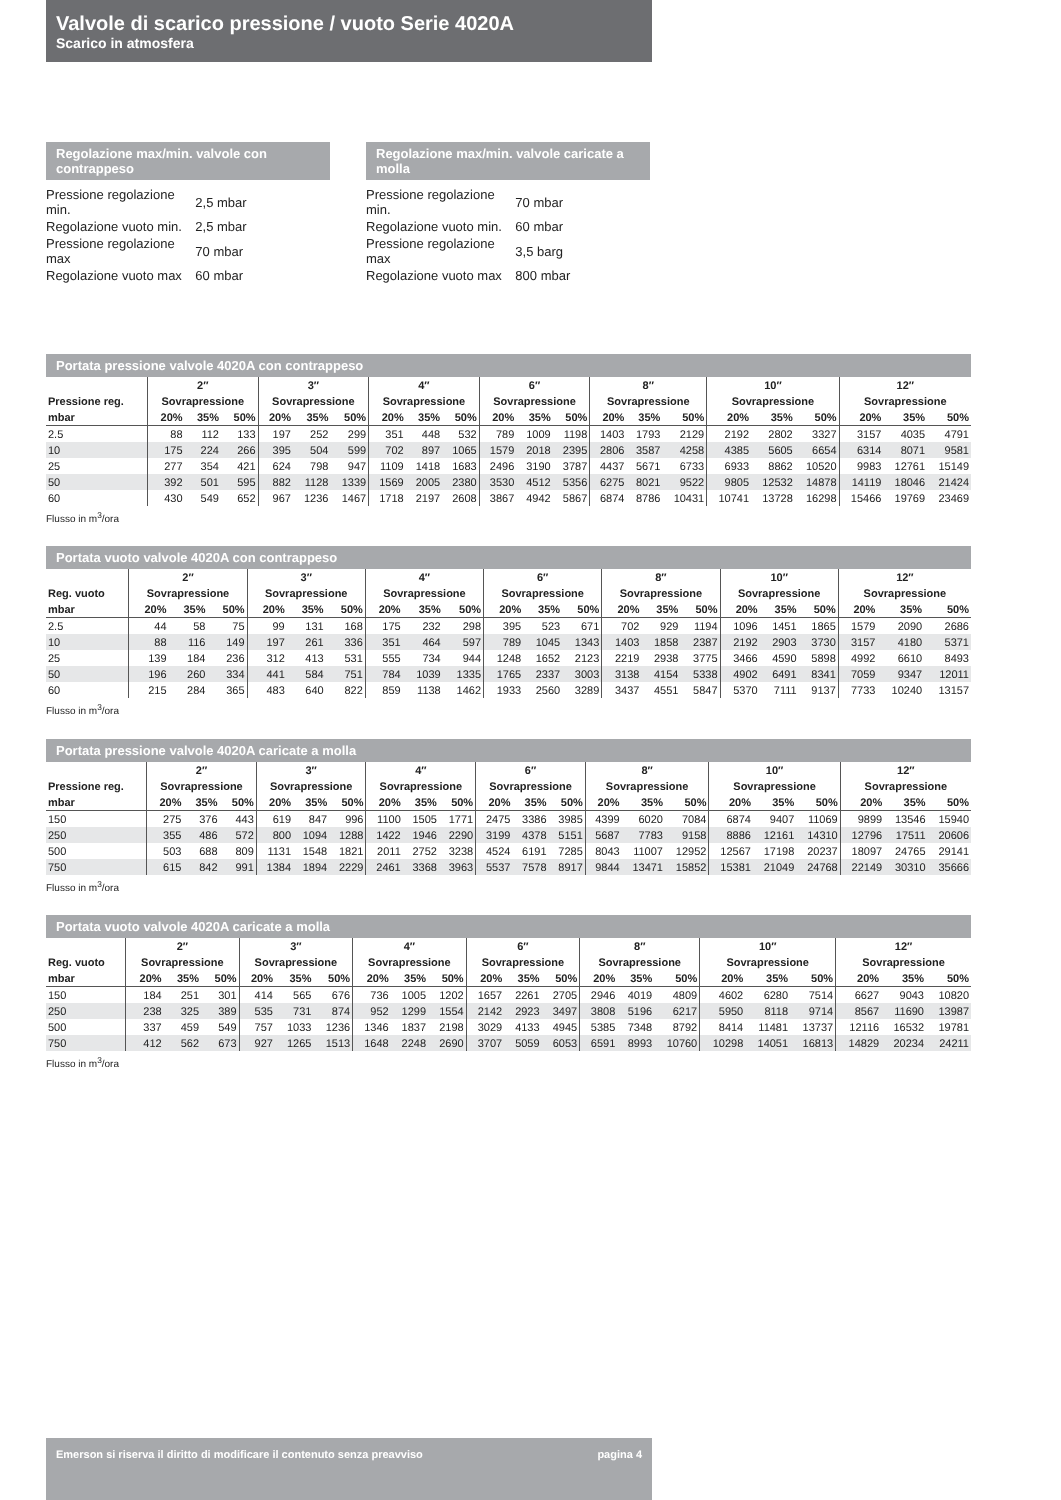Valvole di scarico pressione / vuoto Serie 4020A
Scarico in atmosfera
Regolazione max/min. valvole con contrappeso
| Pressione regolazione min. | 2,5 mbar |
| Regolazione vuoto min. | 2,5 mbar |
| Pressione regolazione max | 70 mbar |
| Regolazione vuoto max | 60 mbar |
Regolazione max/min. valvole caricate a molla
| Pressione regolazione min. | 70 mbar |
| Regolazione vuoto min. | 60 mbar |
| Pressione regolazione max | 3,5 barg |
| Regolazione vuoto max | 800 mbar |
Portata pressione valvole 4020A con contrappeso
| | 2″ | | | 3″ | | | 4″ | | | 6″ | | | 8″ | | | 10″ | | | 12″ | | |
| --- | --- | --- | --- | --- | --- | --- | --- | --- | --- | --- | --- | --- | --- | --- | --- | --- | --- | --- | --- | --- | --- |
| Pressione reg. | Sovrapressione | | | Sovrapressione | | | Sovrapressione | | | Sovrapressione | | | Sovrapressione | | | Sovrapressione | | | Sovrapressione | | |
| mbar | 20% | 35% | 50% | 20% | 35% | 50% | 20% | 35% | 50% | 20% | 35% | 50% | 20% | 35% | 50% | 20% | 35% | 50% | 20% | 35% | 50% |
| 2.5 | 88 | 112 | 133 | 197 | 252 | 299 | 351 | 448 | 532 | 789 | 1009 | 1198 | 1403 | 1793 | 2129 | 2192 | 2802 | 3327 | 3157 | 4035 | 4791 |
| 10 | 175 | 224 | 266 | 395 | 504 | 599 | 702 | 897 | 1065 | 1579 | 2018 | 2395 | 2806 | 3587 | 4258 | 4385 | 5605 | 6654 | 6314 | 8071 | 9581 |
| 25 | 277 | 354 | 421 | 624 | 798 | 947 | 1109 | 1418 | 1683 | 2496 | 3190 | 3787 | 4437 | 5671 | 6733 | 6933 | 8862 | 10520 | 9983 | 12761 | 15149 |
| 50 | 392 | 501 | 595 | 882 | 1128 | 1339 | 1569 | 2005 | 2380 | 3530 | 4512 | 5356 | 6275 | 8021 | 9522 | 9805 | 12532 | 14878 | 14119 | 18046 | 21424 |
| 60 | 430 | 549 | 652 | 967 | 1236 | 1467 | 1718 | 2197 | 2608 | 3867 | 4942 | 5867 | 6874 | 8786 | 10431 | 10741 | 13728 | 16298 | 15466 | 19769 | 23469 |
Flusso in m<sup>3</sup>/ora
Portata vuoto valvole 4020A con contrappeso
| | 2″ | | | 3″ | | | 4″ | | | 6″ | | | 8″ | | | 10″ | | | 12″ | | |
| --- | --- | --- | --- | --- | --- | --- | --- | --- | --- | --- | --- | --- | --- | --- | --- | --- | --- | --- | --- | --- | --- |
| Reg. vuoto | Sovrapressione | | | Sovrapressione | | | Sovrapressione | | | Sovrapressione | | | Sovrapressione | | | Sovrapressione | | | Sovrapressione | | |
| mbar | 20% | 35% | 50% | 20% | 35% | 50% | 20% | 35% | 50% | 20% | 35% | 50% | 20% | 35% | 50% | 20% | 35% | 50% | 20% | 35% | 50% |
| 2.5 | 44 | 58 | 75 | 99 | 131 | 168 | 175 | 232 | 298 | 395 | 523 | 671 | 702 | 929 | 1194 | 1096 | 1451 | 1865 | 1579 | 2090 | 2686 |
| 10 | 88 | 116 | 149 | 197 | 261 | 336 | 351 | 464 | 597 | 789 | 1045 | 1343 | 1403 | 1858 | 2387 | 2192 | 2903 | 3730 | 3157 | 4180 | 5371 |
| 25 | 139 | 184 | 236 | 312 | 413 | 531 | 555 | 734 | 944 | 1248 | 1652 | 2123 | 2219 | 2938 | 3775 | 3466 | 4590 | 5898 | 4992 | 6610 | 8493 |
| 50 | 196 | 260 | 334 | 441 | 584 | 751 | 784 | 1039 | 1335 | 1765 | 2337 | 3003 | 3138 | 4154 | 5338 | 4902 | 6491 | 8341 | 7059 | 9347 | 12011 |
| 60 | 215 | 284 | 365 | 483 | 640 | 822 | 859 | 1138 | 1462 | 1933 | 2560 | 3289 | 3437 | 4551 | 5847 | 5370 | 7111 | 9137 | 7733 | 10240 | 13157 |
Flusso in m<sup>3</sup>/ora
Portata pressione valvole 4020A caricate a molla
| | 2″ | | | 3″ | | | 4″ | | | 6″ | | | 8″ | | | 10″ | | | 12″ | | |
| --- | --- | --- | --- | --- | --- | --- | --- | --- | --- | --- | --- | --- | --- | --- | --- | --- | --- | --- | --- | --- | --- |
| Pressione reg. | Sovrapressione | | | Sovrapressione | | | Sovrapressione | | | Sovrapressione | | | Sovrapressione | | | Sovrapressione | | | Sovrapressione | | |
| mbar | 20% | 35% | 50% | 20% | 35% | 50% | 20% | 35% | 50% | 20% | 35% | 50% | 20% | 35% | 50% | 20% | 35% | 50% | 20% | 35% | 50% |
| 150 | 275 | 376 | 443 | 619 | 847 | 996 | 1100 | 1505 | 1771 | 2475 | 3386 | 3985 | 4399 | 6020 | 7084 | 6874 | 9407 | 11069 | 9899 | 13546 | 15940 |
| 250 | 355 | 486 | 572 | 800 | 1094 | 1288 | 1422 | 1946 | 2290 | 3199 | 4378 | 5151 | 5687 | 7783 | 9158 | 8886 | 12161 | 14310 | 12796 | 17511 | 20606 |
| 500 | 503 | 688 | 809 | 1131 | 1548 | 1821 | 2011 | 2752 | 3238 | 4524 | 6191 | 7285 | 8043 | 11007 | 12952 | 12567 | 17198 | 20237 | 18097 | 24765 | 29141 |
| 750 | 615 | 842 | 991 | 1384 | 1894 | 2229 | 2461 | 3368 | 3963 | 5537 | 7578 | 8917 | 9844 | 13471 | 15852 | 15381 | 21049 | 24768 | 22149 | 30310 | 35666 |
Flusso in m<sup>3</sup>/ora
Portata vuoto valvole 4020A caricate a molla
| | 2″ | | | 3″ | | | 4″ | | | 6″ | | | 8″ | | | 10″ | | | 12″ | | |
| --- | --- | --- | --- | --- | --- | --- | --- | --- | --- | --- | --- | --- | --- | --- | --- | --- | --- | --- | --- | --- | --- |
| Reg. vuoto | Sovrapressione | | | Sovrapressione | | | Sovrapressione | | | Sovrapressione | | | Sovrapressione | | | Sovrapressione | | | Sovrapressione | | |
| mbar | 20% | 35% | 50% | 20% | 35% | 50% | 20% | 35% | 50% | 20% | 35% | 50% | 20% | 35% | 50% | 20% | 35% | 50% | 20% | 35% | 50% |
| 150 | 184 | 251 | 301 | 414 | 565 | 676 | 736 | 1005 | 1202 | 1657 | 2261 | 2705 | 2946 | 4019 | 4809 | 4602 | 6280 | 7514 | 6627 | 9043 | 10820 |
| 250 | 238 | 325 | 389 | 535 | 731 | 874 | 952 | 1299 | 1554 | 2142 | 2923 | 3497 | 3808 | 5196 | 6217 | 5950 | 8118 | 9714 | 8567 | 11690 | 13987 |
| 500 | 337 | 459 | 549 | 757 | 1033 | 1236 | 1346 | 1837 | 2198 | 3029 | 4133 | 4945 | 5385 | 7348 | 8792 | 8414 | 11481 | 13737 | 12116 | 16532 | 19781 |
| 750 | 412 | 562 | 673 | 927 | 1265 | 1513 | 1648 | 2248 | 2690 | 3707 | 5059 | 6053 | 6591 | 8993 | 10760 | 10298 | 14051 | 16813 | 14829 | 20234 | 24211 |
Flusso in m<sup>3</sup>/ora
Emerson si riserva il diritto di modificare il contenuto senza preavviso pagina 4